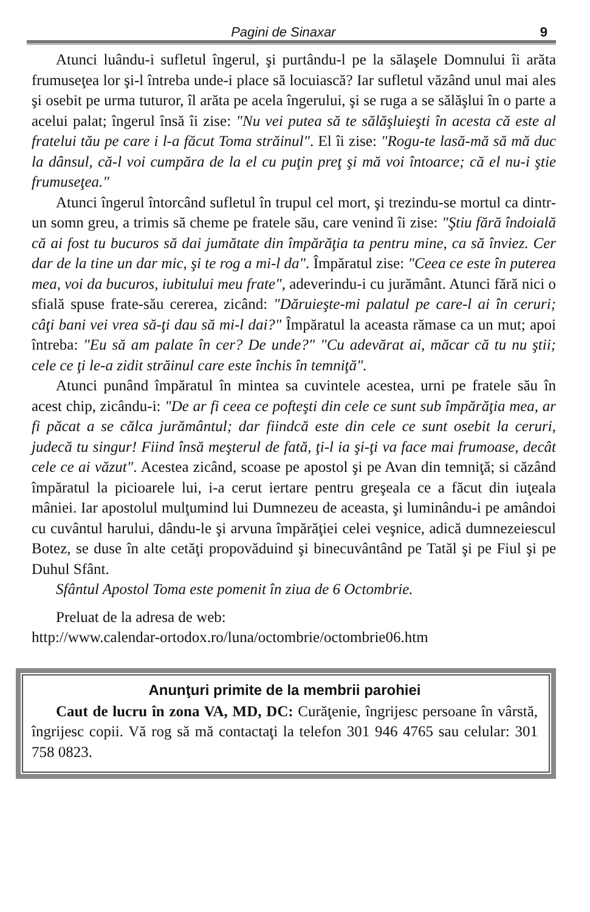Pagini de Sinaxar 9
Atunci luându-i sufletul îngerul, şi purtându-l pe la sălaşele Domnului îi arăta frumuseţea lor şi-l întreba unde-i place să locuiască? Iar sufletul văzând unul mai ales şi osebit pe urma tuturor, îl arăta pe acela îngerului, şi se ruga a se sălăşlui în o parte a acelui palat; îngerul însă îi zise: "Nu vei putea să te sălăşluieşti în acesta că este al fratelui tău pe care i l-a făcut Toma străinul". El îi zise: "Rogu-te lasă-mă să mă duc la dânsul, că-l voi cumpăra de la el cu puţin preţ şi mă voi întoarce; că el nu-i ştie frumuseţea."
Atunci îngerul întorcând sufletul în trupul cel mort, şi trezindu-se mortul ca dintr-un somn greu, a trimis să cheme pe fratele său, care venind îi zise: "Ştiu fără îndoială că ai fost tu bucuros să dai jumătate din împărăţia ta pentru mine, ca să înviez. Cer dar de la tine un dar mic, şi te rog a mi-l da". Împăratul zise: "Ceea ce este în puterea mea, voi da bucuros, iubitului meu frate", adeverindu-i cu jurământ. Atunci fără nici o sfială spuse frate-său cererea, zicând: "Dăruieşte-mi palatul pe care-l ai în ceruri; câţi bani vei vrea să-ţi dau să mi-l dai?" Împăratul la aceasta rămase ca un mut; apoi întreba: "Eu să am palate în cer? De unde?" "Cu adevărat ai, măcar că tu nu ştii; cele ce ţi le-a zidit străinul care este închis în temniţă".
Atunci punând împăratul în mintea sa cuvintele acestea, urni pe fratele său în acest chip, zicându-i: "De ar fi ceea ce pofteşti din cele ce sunt sub împărăţia mea, ar fi păcat a se călca jurământul; dar fiindcă este din cele ce sunt osebit la ceruri, judecă tu singur! Fiind însă meşterul de fată, ţi-l ia şi-ţi va face mai frumoase, decât cele ce ai văzut". Acestea zicând, scoase pe apostol şi pe Avan din temniţă; si căzând împăratul la picioarele lui, i-a cerut iertare pentru greşeala ce a făcut din iuţeala mâniei. Iar apostolul mulţumind lui Dumnezeu de aceasta, şi luminându-i pe amândoi cu cuvântul harului, dându-le şi arvuna împărăţiei celei veşnice, adică dumnezeiescul Botez, se duse în alte cetăţi propovăduind şi binecuvântând pe Tatăl şi pe Fiul şi pe Duhul Sfânt.
Sfântul Apostol Toma este pomenit în ziua de 6 Octombrie.
Preluat de la adresa de web:
http://www.calendar-ortodox.ro/luna/octombrie/octombrie06.htm
Anunţuri primite de la membrii parohiei
Caut de lucru în zona VA, MD, DC: Curăţenie, îngrijesc persoane în vârstă, îngrijesc copii. Vă rog să mă contactaţi la telefon 301 946 4765 sau celular: 301 758 0823.